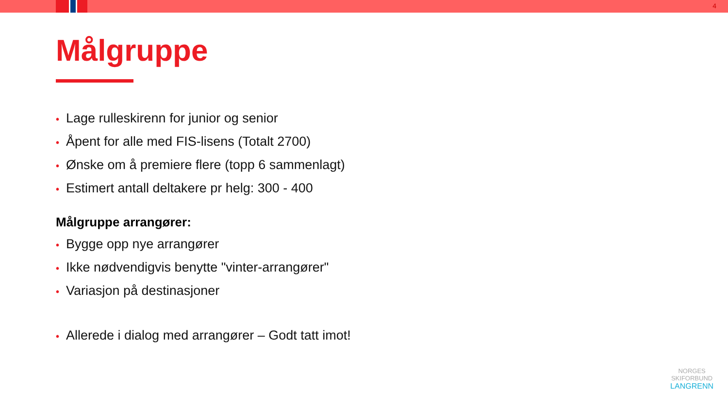4
Målgruppe
• Lage rulleskirenn for junior og senior
• Åpent for alle med FIS-lisens (Totalt 2700)
• Ønske om å premiere flere (topp 6 sammenlagt)
• Estimert antall deltakere pr helg: 300 - 400
Målgruppe arrangører:
• Bygge opp nye arrangører
• Ikke nødvendigvis benytte "vinter-arrangører"
• Variasjon på destinasjoner
• Allerede i dialog med arrangører – Godt tatt imot!
NORGES
SKIFORBUND
LANGRENN